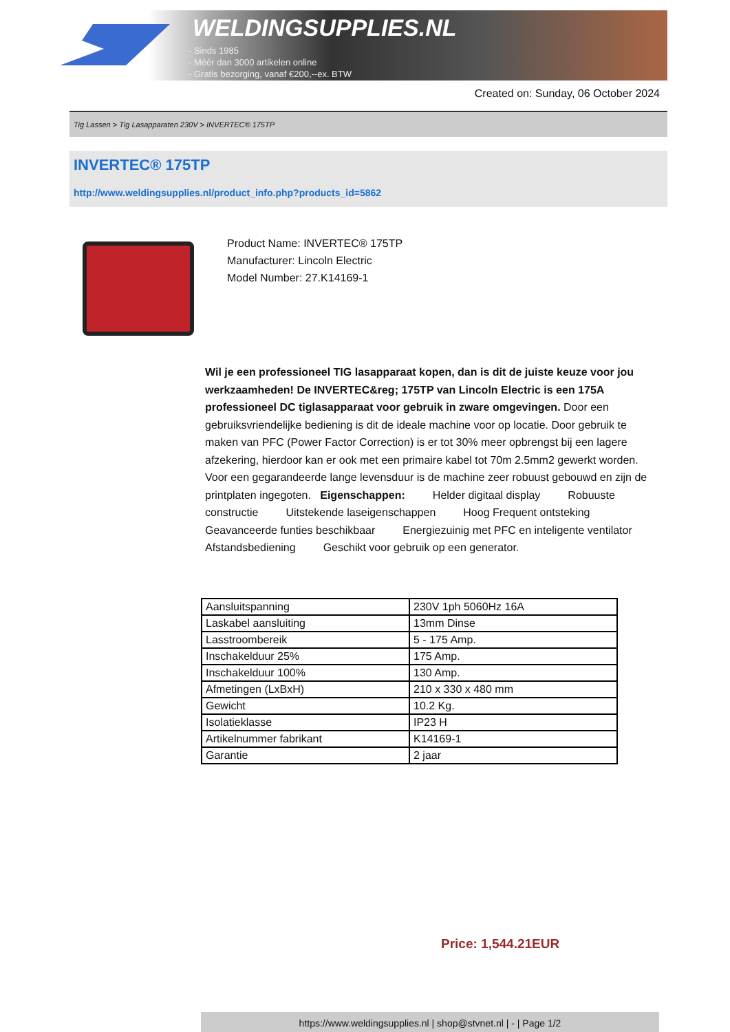WELDINGSUPPLIES.NL
- Sinds 1985
- Méér dan 3000 artikelen online
- Gratis bezorging, vanaf €200,--ex. BTW
Created on: Sunday, 06 October 2024
Tig Lassen > Tig Lasapparaten 230V > INVERTEC® 175TP
INVERTEC® 175TP
http://www.weldingsupplies.nl/product_info.php?products_id=5862
Product Name: INVERTEC® 175TP
Manufacturer: Lincoln Electric
Model Number: 27.K14169-1
Wil je een professioneel TIG lasapparaat kopen, dan is dit de juiste keuze voor jou werkzaamheden! De INVERTEC&reg; 175TP van Lincoln Electric is een 175A professioneel DC tiglasapparaat voor gebruik in zware omgevingen. Door een gebruiksvriendelijke bediening is dit de ideale machine voor op locatie. Door gebruik te maken van PFC (Power Factor Correction) is er tot 30% meer opbrengst bij een lagere afzekering, hierdoor kan er ook met een primaire kabel tot 70m 2.5mm2 gewerkt worden. Voor een gegarandeerde lange levensduur is de machine zeer robuust gebouwd en zijn de printplaten ingegoten. Eigenschappen: Helder digitaal display Robuuste constructie Uitstekende laseigenschappen Hoog Frequent ontsteking Geavanceerde funties beschikbaar Energiezuinig met PFC en inteligente ventilator Afstandsbediening Geschikt voor gebruik op een generator.
| Aansluitspanning | 230V 1ph 5060Hz 16A |
| Laskabel aansluiting | 13mm Dinse |
| Lasstroombereik | 5 - 175 Amp. |
| Inschakelduur 25% | 175 Amp. |
| Inschakelduur 100% | 130 Amp. |
| Afmetingen (LxBxH) | 210 x 330 x 480 mm |
| Gewicht | 10.2 Kg. |
| Isolatieklasse | IP23 H |
| Artikelnummer fabrikant | K14169-1 |
| Garantie | 2 jaar |
Price: 1,544.21EUR
https://www.weldingsupplies.nl | shop@stvnet.nl | - | Page 1/2